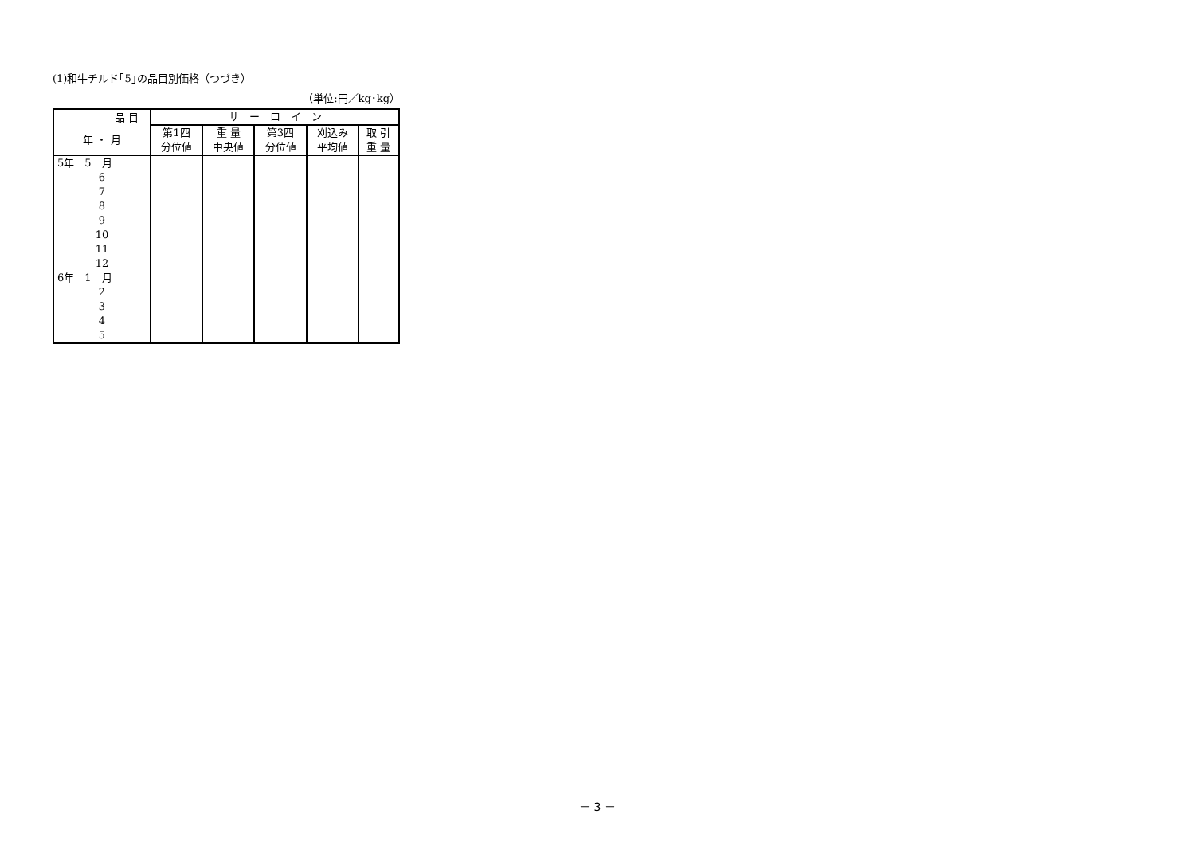(1)和牛チルド｢5｣の品目別価格（つづき）
（単位:円／kg･kg）
| 品 目 | サ ー ロ イ ン | | | | |
| --- | --- | --- | --- | --- | --- |
| 年 ・ 月 | 第1四 分位値 | 重 量 中央値 | 第3四 分位値 | 刈込み 平均値 | 取 引 重 量 |
| 5年 5 月 | | | | | |
| 6 | | | | | |
| 7 | | | | | |
| 8 | | | | | |
| 9 | | | | | |
| 10 | | | | | |
| 11 | | | | | |
| 12 | | | | | |
| 6年 1 月 | | | | | |
| 2 | | | | | |
| 3 | | | | | |
| 4 | | | | | |
| 5 | | | | | |
－ 3 －